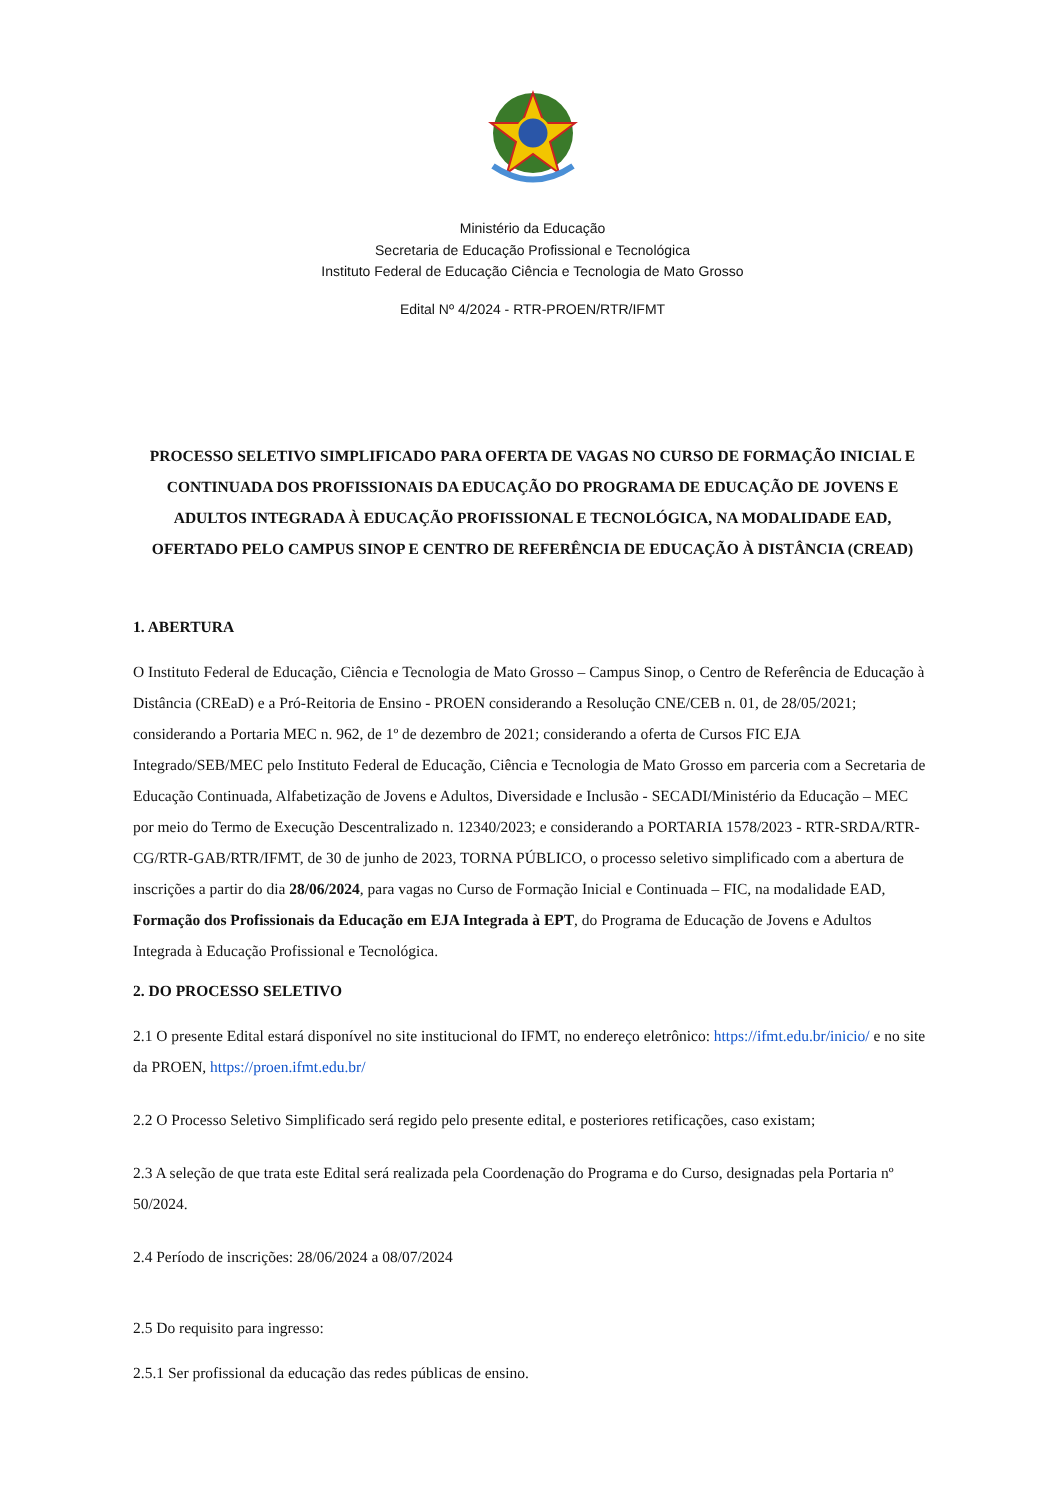Ministério da Educação
Secretaria de Educação Profissional e Tecnológica
Instituto Federal de Educação Ciência e Tecnologia de Mato Grosso
Edital Nº 4/2024 - RTR-PROEN/RTR/IFMT
PROCESSO SELETIVO SIMPLIFICADO PARA OFERTA DE VAGAS NO CURSO DE FORMAÇÃO INICIAL E CONTINUADA DOS PROFISSIONAIS DA EDUCAÇÃO DO PROGRAMA DE EDUCAÇÃO DE JOVENS E ADULTOS INTEGRADA À EDUCAÇÃO PROFISSIONAL E TECNOLÓGICA, NA MODALIDADE EAD, OFERTADO PELO CAMPUS SINOP E CENTRO DE REFERÊNCIA DE EDUCAÇÃO À DISTÂNCIA (CREAD)
1. ABERTURA
O Instituto Federal de Educação, Ciência e Tecnologia de Mato Grosso – Campus Sinop, o Centro de Referência de Educação à Distância (CREaD) e a Pró-Reitoria de Ensino - PROEN considerando a Resolução CNE/CEB n. 01, de 28/05/2021; considerando a Portaria MEC n. 962, de 1º de dezembro de 2021; considerando a oferta de Cursos FIC EJA Integrado/SEB/MEC pelo Instituto Federal de Educação, Ciência e Tecnologia de Mato Grosso em parceria com a Secretaria de Educação Continuada, Alfabetização de Jovens e Adultos, Diversidade e Inclusão - SECADI/Ministério da Educação – MEC por meio do Termo de Execução Descentralizado n. 12340/2023; e considerando a PORTARIA 1578/2023 - RTR-SRDA/RTR-CG/RTR-GAB/RTR/IFMT, de 30 de junho de 2023, TORNA PÚBLICO, o processo seletivo simplificado com a abertura de inscrições a partir do dia 28/06/2024, para vagas no Curso de Formação Inicial e Continuada – FIC, na modalidade EAD, Formação dos Profissionais da Educação em EJA Integrada à EPT, do Programa de Educação de Jovens e Adultos Integrada à Educação Profissional e Tecnológica.
2. DO PROCESSO SELETIVO
2.1 O presente Edital estará disponível no site institucional do IFMT, no endereço eletrônico: https://ifmt.edu.br/inicio/ e no site da PROEN, https://proen.ifmt.edu.br/
2.2 O Processo Seletivo Simplificado será regido pelo presente edital, e posteriores retificações, caso existam;
2.3 A seleção de que trata este Edital será realizada pela Coordenação do Programa e do Curso, designadas pela Portaria nº 50/2024.
2.4 Período de inscrições: 28/06/2024 a 08/07/2024
2.5 Do requisito para ingresso:
2.5.1 Ser profissional da educação das redes públicas de ensino.